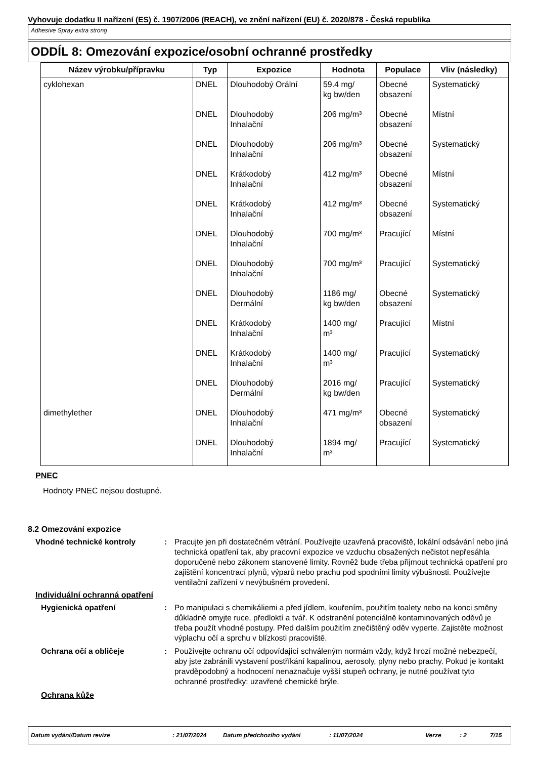Vyhovuje dodatku II nařízení (ES) č. 1907/2006 (REACH), ve znění nařízení (EU) č. 2020/878 - Česká republika
Adhesive Spray extra strong
ODDÍL 8: Omezování expozice/osobní ochranné prostředky
| Název výrobku/přípravku | Typ | Expozice | Hodnota | Populace | Vliv (následky) |
| --- | --- | --- | --- | --- | --- |
| cyklohexan | DNEL | Dlouhodobý Orální | 59.4 mg/ kg bw/den | Obecné obsazení | Systematický |
| | DNEL | Dlouhodobý Inhalační | 206 mg/m³ | Obecné obsazení | Místní |
| | DNEL | Dlouhodobý Inhalační | 206 mg/m³ | Obecné obsazení | Systematický |
| | DNEL | Krátkodobý Inhalační | 412 mg/m³ | Obecné obsazení | Místní |
| | DNEL | Krátkodobý Inhalační | 412 mg/m³ | Obecné obsazení | Systematický |
| | DNEL | Dlouhodobý Inhalační | 700 mg/m³ | Pracující | Místní |
| | DNEL | Dlouhodobý Inhalační | 700 mg/m³ | Pracující | Systematický |
| | DNEL | Dlouhodobý Dermální | 1186 mg/ kg bw/den | Obecné obsazení | Systematický |
| | DNEL | Krátkodobý Inhalační | 1400 mg/ m³ | Pracující | Místní |
| | DNEL | Krátkodobý Inhalační | 1400 mg/ m³ | Pracující | Systematický |
| | DNEL | Dlouhodobý Dermální | 2016 mg/ kg bw/den | Pracující | Systematický |
| dimethylether | DNEL | Dlouhodobý Inhalační | 471 mg/m³ | Obecné obsazení | Systematický |
| | DNEL | Dlouhodobý Inhalační | 1894 mg/ m³ | Pracující | Systematický |
PNEC
Hodnoty PNEC nejsou dostupné.
8.2 Omezování expozice
Vhodné technické kontroly : Pracujte jen při dostatečném větrání. Používejte uzavřená pracoviště, lokální odsávání nebo jiná technická opatření tak, aby pracovní expozice ve vzduchu obsažených nečistot nepřesáhla doporučené nebo zákonem stanovené limity. Rovněž bude třeba přijmout technická opatření pro zajištění koncentrací plynů, výparů nebo prachu pod spodními limity výbušnosti. Používejte ventilační zařízení v nevýbušném provedení.
Individuální ochranná opatření
Hygienická opatření : Po manipulaci s chemikáliemi a před jídlem, kouřením, použitím toalety nebo na konci směny důkladně omyjte ruce, předloktí a tvář. K odstranění potenciálně kontaminovaných oděvů je třeba použít vhodné postupy. Před dalším použitím znečištěný oděv vyperte. Zajistěte možnost výplachu očí a sprchu v blízkosti pracoviště.
Ochrana očí a obličeje : Používejte ochranu očí odpovídající schváleným normám vždy, když hrozí možné nebezpečí, aby jste zabránili vystavení postříkání kapalinou, aerosoly, plyny nebo prachy. Pokud je kontakt pravděpodobný a hodnocení nenaznačuje vyšší stupeň ochrany, je nutné používat tyto ochranné prostředky: uzavřené chemické brýle.
Ochrana kůže
Datum vydání/Datum revize: 21/07/2024 Datum předchozího vydání: 11/07/2024 Verze: 2 7/15